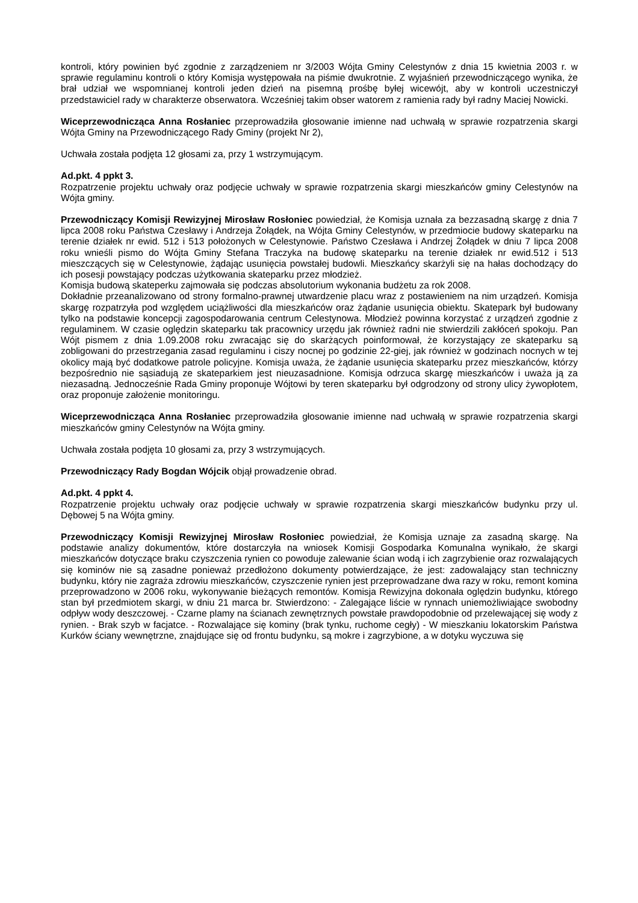kontroli, który powinien być zgodnie z zarządzeniem nr 3/2003 Wójta Gminy Celestynów z dnia 15 kwietnia 2003 r. w sprawie regulaminu kontroli o który Komisja występowała na piśmie dwukrotnie. Z wyjaśnień przewodniczącego wynika, że brał udział we wspomnianej kontroli jeden dzień na pisemną prośbę byłej wicewójt, aby w kontroli uczestniczył przedstawiciel rady w charakterze obserwatora. Wcześniej takim obser watorem z ramienia rady był radny Maciej Nowicki.
Wiceprzewodnicząca Anna Rosłaniec przeprowadziła głosowanie imienne nad uchwałą w sprawie rozpatrzenia skargi Wójta Gminy na Przewodniczącego Rady Gminy (projekt Nr 2),
Uchwała została podjęta 12 głosami za, przy 1 wstrzymującym.
Ad.pkt. 4 ppkt 3.
Rozpatrzenie projektu uchwały oraz podjęcie uchwały w sprawie rozpatrzenia skargi mieszkańców gminy Celestynów na Wójta gminy.
Przewodniczący Komisji Rewizyjnej Mirosław Rosłoniec powiedział, że Komisja uznała za bezzasadną skargę z dnia 7 lipca 2008 roku Państwa Czesławy i Andrzeja Żołądek, na Wójta Gminy Celestynów, w przedmiocie budowy skateparku na terenie działek nr ewid. 512 i 513 położonych w Celestynowie. Państwo Czesława i Andrzej Żołądek w dniu 7 lipca 2008 roku wnieśli pismo do Wójta Gminy Stefana Traczyka na budowę skateparku na terenie działek nr ewid.512 i 513 mieszczących się w Celestynowie, żądając usunięcia powstałej budowli. Mieszkańcy skarżyli się na hałas dochodzący do ich posesji powstający podczas użytkowania skateparku przez młodzież.
Komisja budową skateperku zajmowała się podczas absolutorium wykonania budżetu za rok 2008.
Dokładnie przeanalizowano od strony formalno-prawnej utwardzenie placu wraz z postawieniem na nim urządzeń. Komisja skargę rozpatrzyła pod względem uciążliwości dla mieszkańców oraz żądanie usunięcia obiektu. Skatepark był budowany tylko na podstawie koncepcji zagospodarowania centrum Celestynowa. Młodzież powinna korzystać z urządzeń zgodnie z regulaminem. W czasie oględzin skateparku tak pracownicy urzędu jak również radni nie stwierdzili zakłóceń spokoju. Pan Wójt pismem z dnia 1.09.2008 roku zwracając się do skarżących poinformował, że korzystający ze skateparku są zobligowani do przestrzegania zasad regulaminu i ciszy nocnej po godzinie 22-giej, jak również w godzinach nocnych w tej okolicy mają być dodatkowe patrole policyjne. Komisja uważa, że żądanie usunięcia skateparku przez mieszkańców, którzy bezpośrednio nie sąsiadują ze skateparkiem jest nieuzasadnione. Komisja odrzuca skargę mieszkańców i uważa ją za niezasadną. Jednocześnie Rada Gminy proponuje Wójtowi by teren skateparku był odgrodzony od strony ulicy żywopłotem, oraz proponuje założenie monitoringu.
Wiceprzewodnicząca Anna Rosłaniec przeprowadziła głosowanie imienne nad uchwałą w sprawie rozpatrzenia skargi mieszkańców gminy Celestynów na Wójta gminy.
Uchwała została podjęta 10 głosami za, przy 3 wstrzymujących.
Przewodniczący Rady Bogdan Wójcik objął prowadzenie obrad.
Ad.pkt. 4 ppkt 4.
Rozpatrzenie projektu uchwały oraz podjęcie uchwały w sprawie rozpatrzenia skargi mieszkańców budynku przy ul. Dębowej 5 na Wójta gminy.
Przewodniczący Komisji Rewizyjnej Mirosław Rosłoniec powiedział, że Komisja uznaje za zasadną skargę. Na podstawie analizy dokumentów, które dostarczyła na wniosek Komisji Gospodarka Komunalna wynikało, że skargi mieszkańców dotyczące braku czyszczenia rynien co powoduje zalewanie ścian wodą i ich zagrzybienie oraz rozwalających się kominów nie są zasadne ponieważ przedłożono dokumenty potwierdzające, że jest: zadowalający stan techniczny budynku, który nie zagraża zdrowiu mieszkańców, czyszczenie rynien jest przeprowadzane dwa razy w roku, remont komina przeprowadzono w 2006 roku, wykonywanie bieżących remontów. Komisja Rewizyjna dokonała oględzin budynku, którego stan był przedmiotem skargi, w dniu 21 marca br. Stwierdzono: - Zalegające liście w rynnach uniemożliwiające swobodny odpływ wody deszczowej. - Czarne plamy na ścianach zewnętrznych powstałe prawdopodobnie od przelewającej się wody z rynien. - Brak szyb w facjatce. - Rozwalające się kominy (brak tynku, ruchome cegły) - W mieszkaniu lokatorskim Państwa Kurków ściany wewnętrzne, znajdujące się od frontu budynku, są mokre i zagrzybione, a w dotyku wyczuwa się